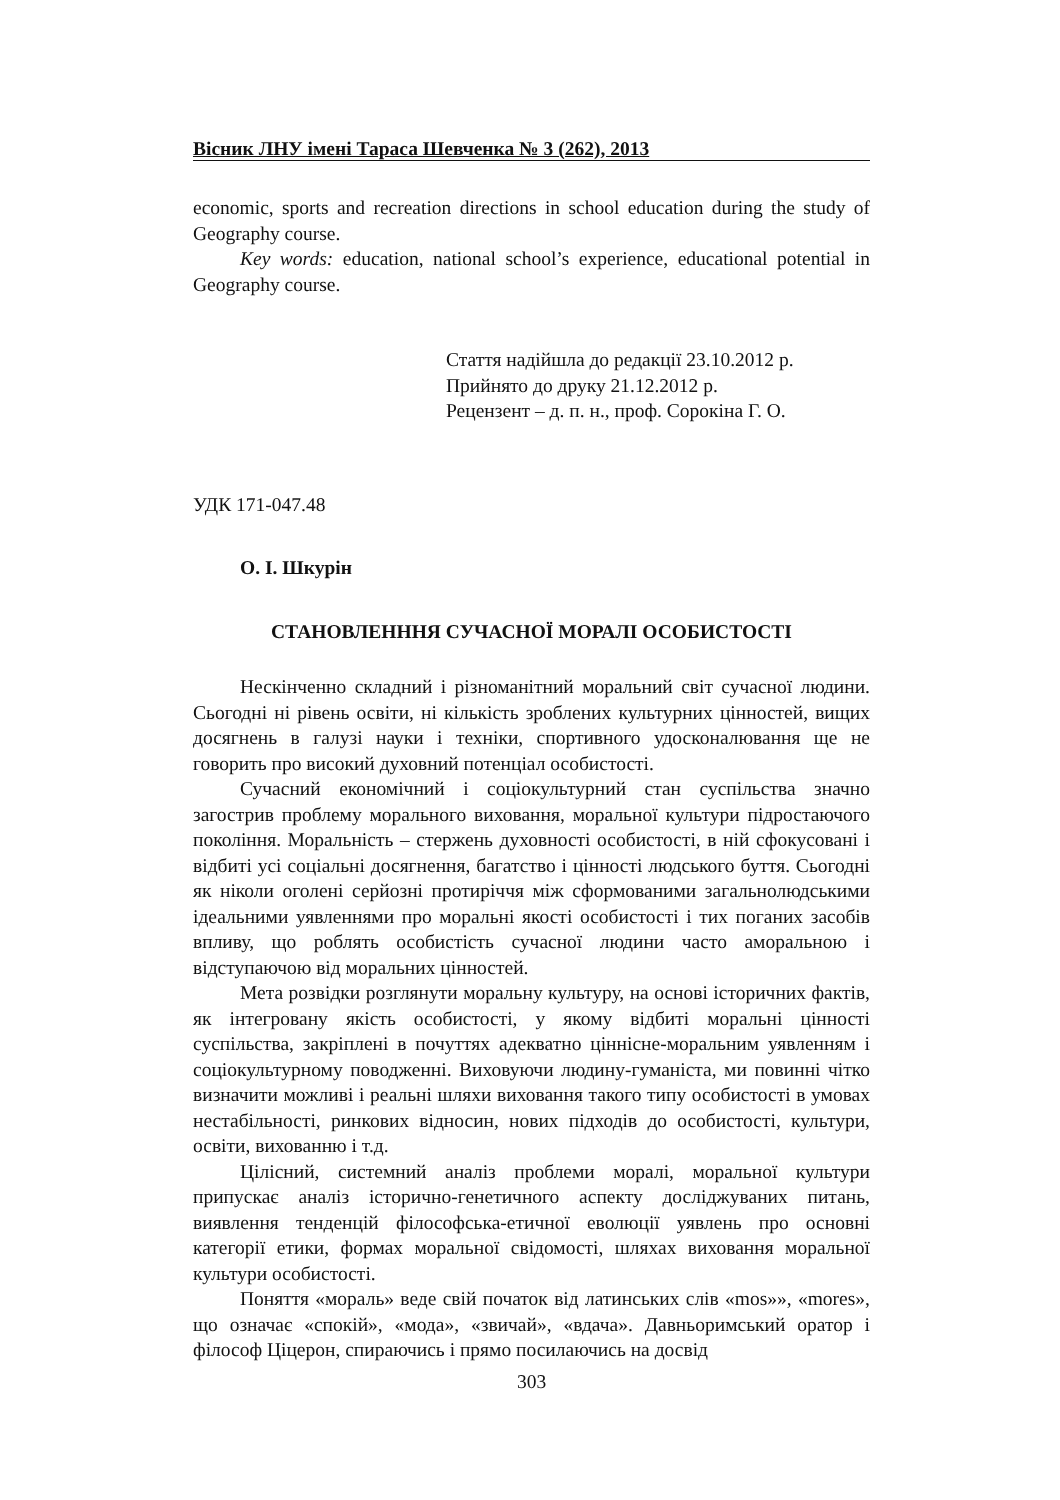Вісник ЛНУ імені Тараса Шевченка № 3 (262), 2013
economic, sports and recreation directions in school education during the study of Geography course.
Key words: education, national school’s experience, educational potential in Geography course.
Стаття надійшла до редакції 23.10.2012 р.
Прийнято до друку 21.12.2012 р.
Рецензент – д. п. н., проф. Сорокіна Г. О.
УДК 171-047.48
О. І. Шкурін
СТАНОВЛЕНННЯ СУЧАСНОЇ МОРАЛІ ОСОБИСТОСТІ
Нескінченно складний і різноманітний моральний світ сучасної людини. Сьогодні ні рівень освіти, ні кількість зроблених культурних цінностей, вищих досягнень в галузі науки і техніки, спортивного удосконалювання ще не говорить про високий духовний потенціал особистості.
Сучасний економічний і соціокультурний стан суспільства значно загострив проблему морального виховання, моральної культури підростаючого покоління. Моральність – стержень духовності особистості, в ній сфокусовані і відбиті усі соціальні досягнення, багатство і цінності людського буття. Сьогодні як ніколи оголені серйозні протиріччя між сформованими загальнолюдськими ідеальними уявленнями про моральні якості особистості і тих поганих засобів впливу, що роблять особистість сучасної людини часто аморальною і відступаючою від моральних цінностей.
Мета розвідки розглянути моральну культуру, на основі історичних фактів, як інтегровану якість особистості, у якому відбиті моральні цінності суспільства, закріплені в почуттях адекватно ціннісне-моральним уявленням і соціокультурному поводженні. Виховуючи людину-гуманіста, ми повинні чітко визначити можливі і реальні шляхи виховання такого типу особистості в умовах нестабільності, ринкових відносин, нових підходів до особистості, культури, освіти, вихованню і т.д.
Цілісний, системний аналіз проблеми моралі, моральної культури припускає аналіз історично-генетичного аспекту досліджуваних питань, виявлення тенденцій філософська-етичної еволюції уявлень про основні категорії етики, формах моральної свідомості, шляхах виховання моральної культури особистості.
Поняття «мораль» веде свій початок від латинських слів «mos»», «mores», що означає «спокій», «мода», «звичай», «вдача». Давньоримський оратор і філософ Ціцерон, спираючись і прямо посилаючись на досвід
303